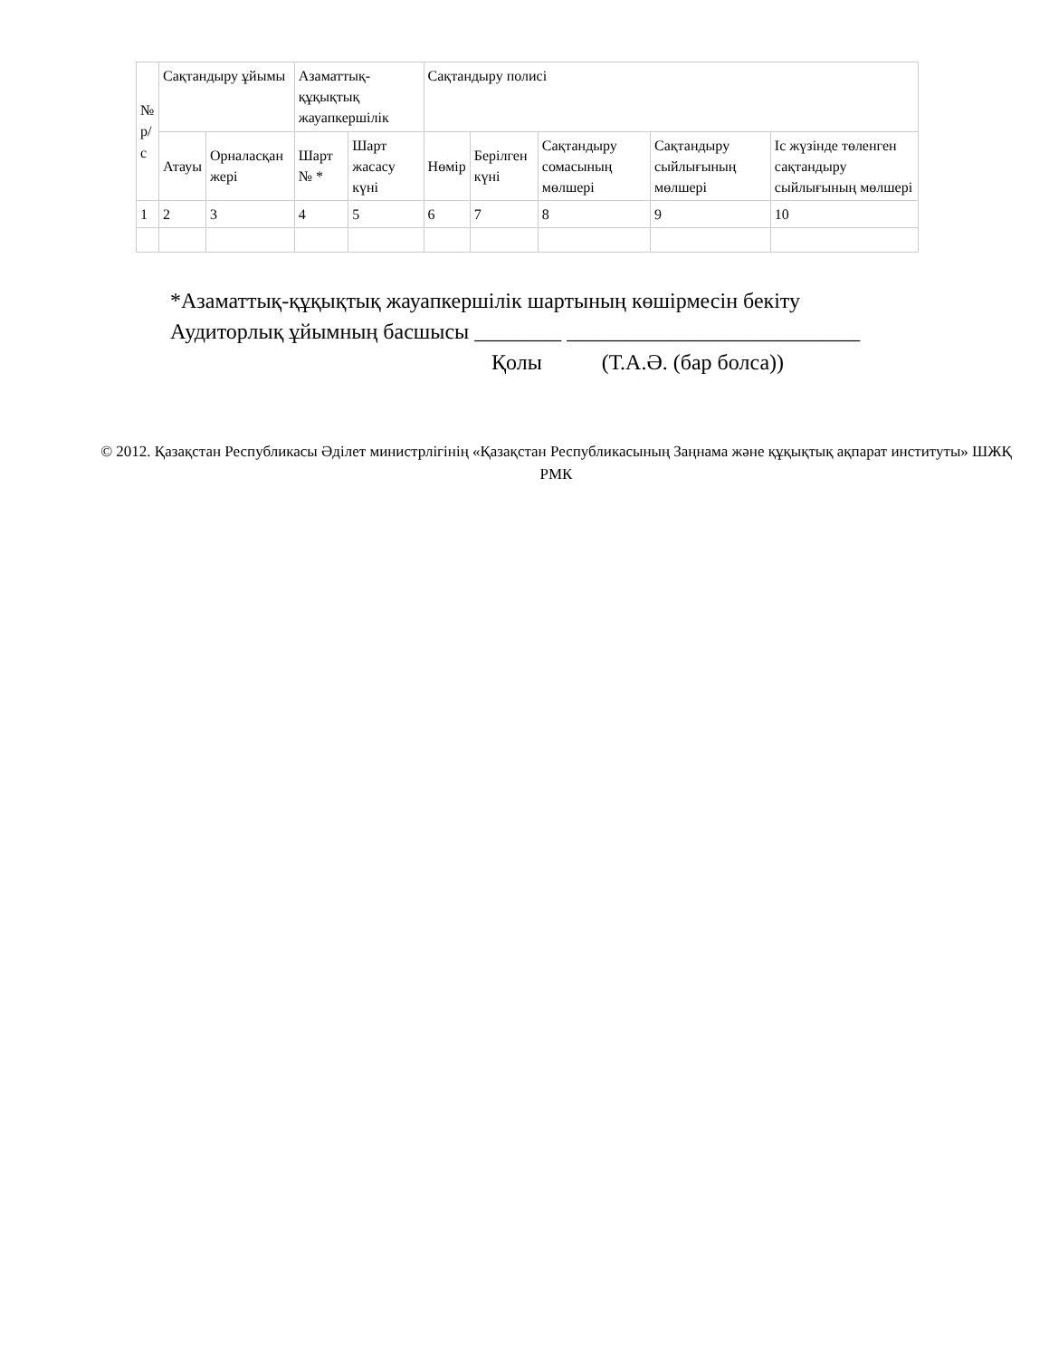| № р/с | Сақтандыру ұйымы | | Азаматтық-құқықтық жауапкершілік | | Сақтандыру полисі | | | | |
| --- | --- | --- | --- | --- | --- | --- | --- | --- | --- |
| | Атауы | Орналасқан жері | Шарт № * | Шарт жасасу күні | Нөмір | Берілген күні | Сақтандыру сомасының мөлшері | Сақтандыру сыйлығының мөлшері | Іс жүзінде төленген сақтандыру сыйлығының мөлшері |
| 1 | 2 | 3 | 4 | 5 | 6 | 7 | 8 | 9 | 10 |
*Азаматтық-құқықтық жауапкершілік шартының көшірмесін бекіту
Аудиторлық ұйымның басшысы ________ ___________________________
Қолы (Т.А.Ә. (бар болса))
© 2012. Қазақстан Республикасы Әділет министрлігінің «Қазақстан Республикасының Заңнама және құқықтық ақпарат институты» ШЖҚ РМК